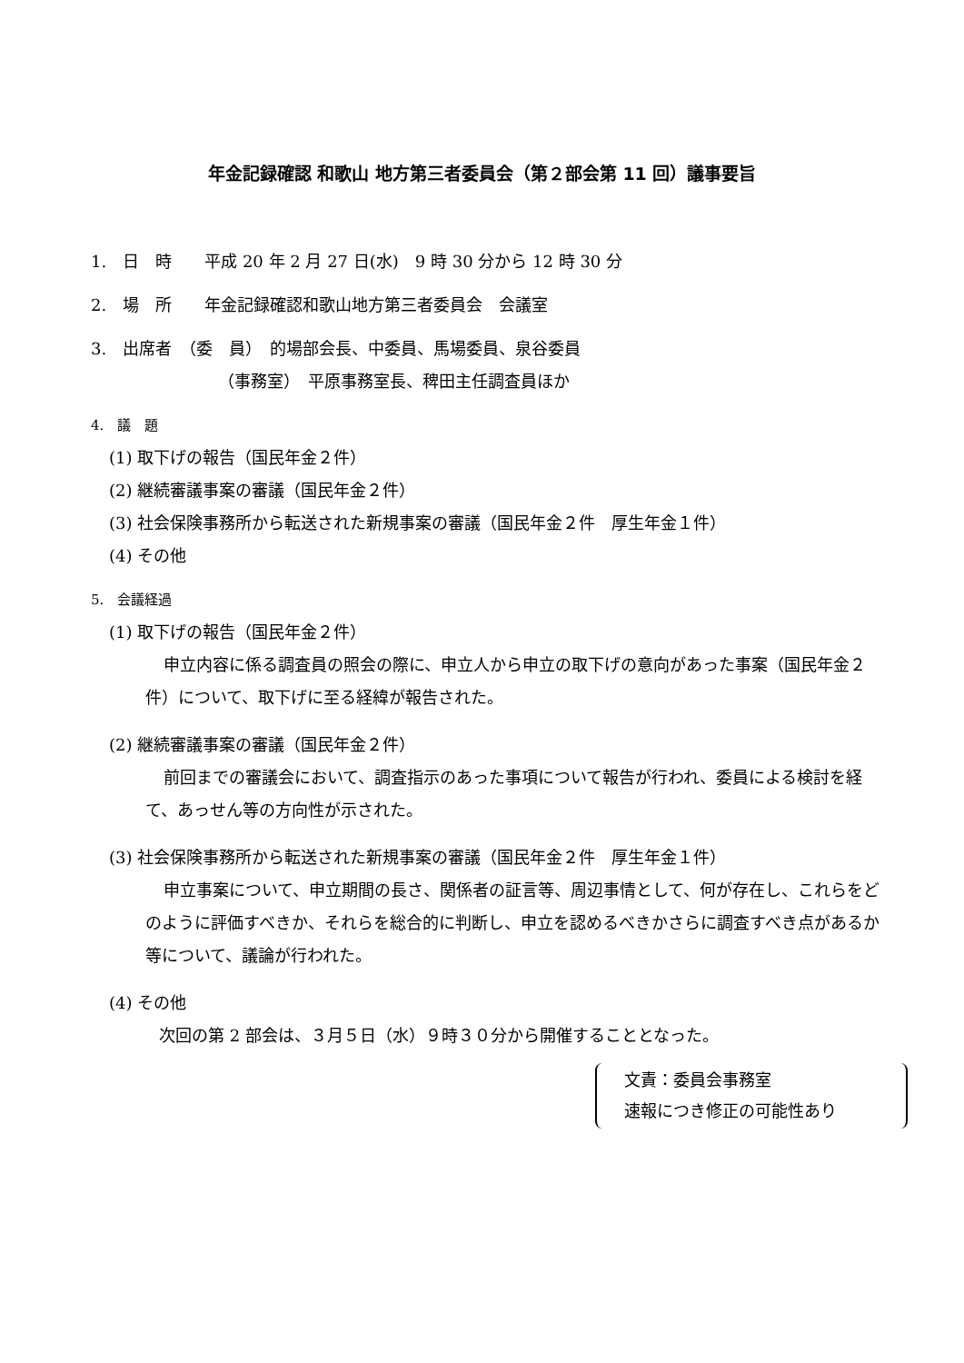年金記録確認 和歌山 地方第三者委員会（第２部会第 11 回）議事要旨
1.　日　時　　平成 20 年 2 月 27 日(水)　9 時 30 分から 12 時 30 分
2.　場　所　　年金記録確認和歌山地方第三者委員会　会議室
3.　出席者　（委　員）　的場部会長、中委員、馬場委員、泉谷委員
（事務室）　平原事務室長、稗田主任調査員ほか
4.　議　題
(1) 取下げの報告（国民年金２件）
(2) 継続審議事案の審議（国民年金２件）
(3) 社会保険事務所から転送された新規事案の審議（国民年金２件　厚生年金１件）
(4) その他
5.　会議経過
(1) 取下げの報告（国民年金２件）
申立内容に係る調査員の照会の際に、申立人から申立の取下げの意向があった事案（国民年金２件）について、取下げに至る経緯が報告された。
(2) 継続審議事案の審議（国民年金２件）
前回までの審議会において、調査指示のあった事項について報告が行われ、委員による検討を経て、あっせん等の方向性が示された。
(3) 社会保険事務所から転送された新規事案の審議（国民年金２件　厚生年金１件）
申立事案について、申立期間の長さ、関係者の証言等、周辺事情として、何が存在し、これらをどのように評価すべきか、それらを総合的に判断し、申立を認めるべきかさらに調査すべき点があるか等について、議論が行われた。
(4) その他
次回の第 2 部会は、３月５日（水）９時３０分から開催することとなった。
文責：委員会事務室
速報につき修正の可能性あり